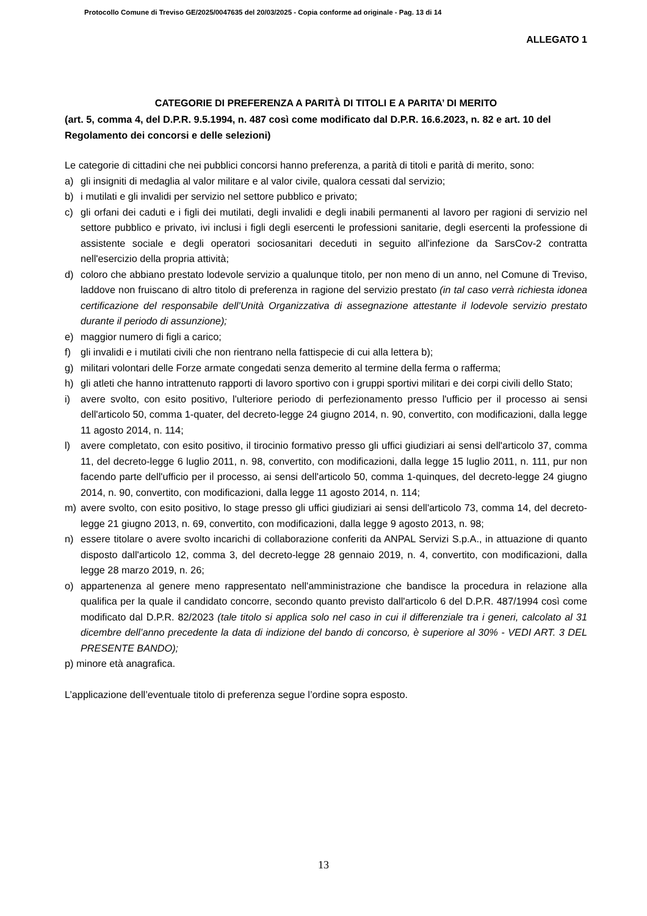Protocollo Comune di Treviso GE/2025/0047635 del 20/03/2025 - Copia conforme ad originale - Pag. 13 di 14
ALLEGATO 1
CATEGORIE DI PREFERENZA A PARITÀ DI TITOLI E A PARITA’ DI MERITO
(art. 5, comma 4, del D.P.R. 9.5.1994, n. 487 così come modificato dal D.P.R. 16.6.2023, n. 82 e art. 10 del Regolamento dei concorsi e delle selezioni)
Le categorie di cittadini che nei pubblici concorsi hanno preferenza, a parità di titoli e parità di merito, sono:
a) gli insigniti di medaglia al valor militare e al valor civile, qualora cessati dal servizio;
b) i mutilati e gli invalidi per servizio nel settore pubblico e privato;
c) gli orfani dei caduti e i figli dei mutilati, degli invalidi e degli inabili permanenti al lavoro per ragioni di servizio nel settore pubblico e privato, ivi inclusi i figli degli esercenti le professioni sanitarie, degli esercenti la professione di assistente sociale e degli operatori sociosanitari deceduti in seguito all'infezione da SarsCov-2 contratta nell'esercizio della propria attività;
d) coloro che abbiano prestato lodevole servizio a qualunque titolo, per non meno di un anno, nel Comune di Treviso, laddove non fruiscano di altro titolo di preferenza in ragione del servizio prestato (in tal caso verrà richiesta idonea certificazione del responsabile dell’Unità Organizzativa di assegnazione attestante il lodevole servizio prestato durante il periodo di assunzione);
e) maggior numero di figli a carico;
f) gli invalidi e i mutilati civili che non rientrano nella fattispecie di cui alla lettera b);
g) militari volontari delle Forze armate congedati senza demerito al termine della ferma o rafferma;
h) gli atleti che hanno intrattenuto rapporti di lavoro sportivo con i gruppi sportivi militari e dei corpi civili dello Stato;
i) avere svolto, con esito positivo, l'ulteriore periodo di perfezionamento presso l'ufficio per il processo ai sensi dell'articolo 50, comma 1-quater, del decreto-legge 24 giugno 2014, n. 90, convertito, con modificazioni, dalla legge 11 agosto 2014, n. 114;
l) avere completato, con esito positivo, il tirocinio formativo presso gli uffici giudiziari ai sensi dell'articolo 37, comma 11, del decreto-legge 6 luglio 2011, n. 98, convertito, con modificazioni, dalla legge 15 luglio 2011, n. 111, pur non facendo parte dell'ufficio per il processo, ai sensi dell'articolo 50, comma 1-quinques, del decreto-legge 24 giugno 2014, n. 90, convertito, con modificazioni, dalla legge 11 agosto 2014, n. 114;
m) avere svolto, con esito positivo, lo stage presso gli uffici giudiziari ai sensi dell'articolo 73, comma 14, del decreto-legge 21 giugno 2013, n. 69, convertito, con modificazioni, dalla legge 9 agosto 2013, n. 98;
n) essere titolare o avere svolto incarichi di collaborazione conferiti da ANPAL Servizi S.p.A., in attuazione di quanto disposto dall'articolo 12, comma 3, del decreto-legge 28 gennaio 2019, n. 4, convertito, con modificazioni, dalla legge 28 marzo 2019, n. 26;
o) appartenenza al genere meno rappresentato nell'amministrazione che bandisce la procedura in relazione alla qualifica per la quale il candidato concorre, secondo quanto previsto dall'articolo 6 del D.P.R. 487/1994 così come modificato dal D.P.R. 82/2023 (tale titolo si applica solo nel caso in cui il differenziale tra i generi, calcolato al 31 dicembre dell’anno precedente la data di indizione del bando di concorso, è superiore al 30% - VEDI ART. 3 DEL PRESENTE BANDO);
p) minore età anagrafica.
L’applicazione dell’eventuale titolo di preferenza segue l’ordine sopra esposto.
13